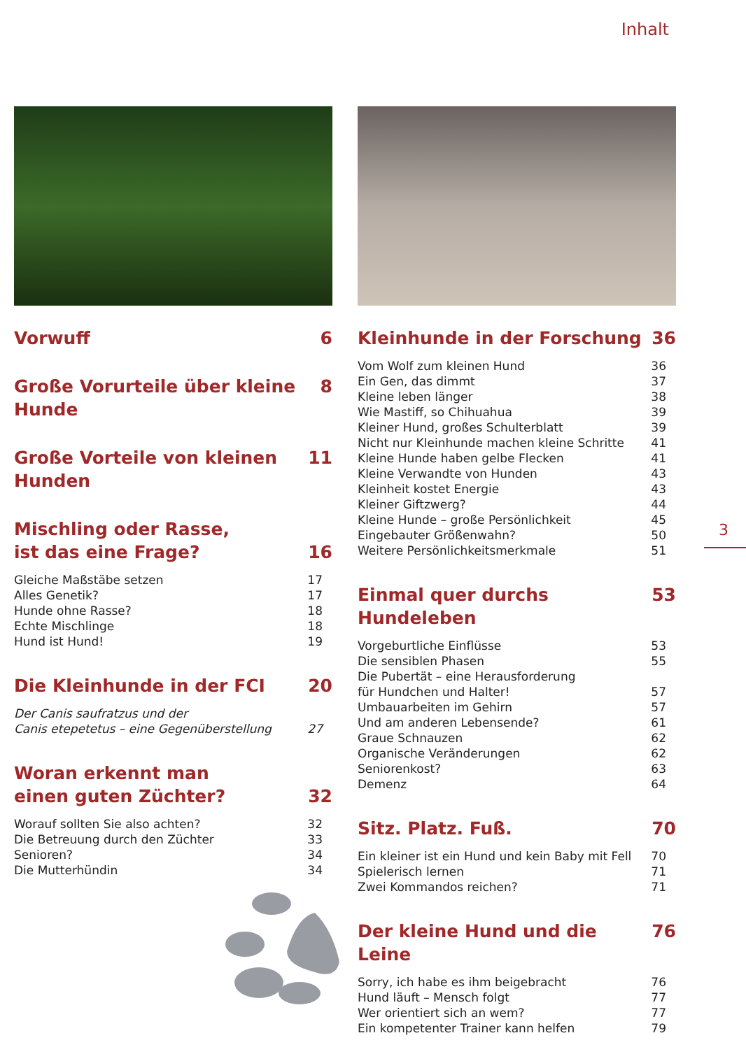Inhalt
3
Vorwuff 6
Große Vorurteile über kleine Hunde 8
Große Vorteile von kleinen Hunden 11
Mischling oder Rasse,
ist das eine Frage? 16
Gleiche Maßstäbe setzen 17
Alles Genetik? 17
Hunde ohne Rasse? 18
Echte Mischlinge 18
Hund ist Hund! 19
Die Kleinhunde in der FCI 20
Der Canis saufratzus und der
Canis etepetetus – eine Gegenüberstellung 27
Woran erkennt man
einen guten Züchter? 32
Worauf sollten Sie also achten? 32
Die Betreuung durch den Züchter 33
Senioren? 34
Die Mutterhündin 34
Kleinhunde in der Forschung 36
Vom Wolf zum kleinen Hund 36
Ein Gen, das dimmt 37
Kleine leben länger 38
Wie Mastiff, so Chihuahua 39
Kleiner Hund, großes Schulterblatt 39
Nicht nur Kleinhunde machen kleine Schritte 41
Kleine Hunde haben gelbe Flecken 41
Kleine Verwandte von Hunden 43
Kleinheit kostet Energie 43
Kleiner Giftzwerg? 44
Kleine Hunde – große Persönlichkeit 45
Eingebauter Größenwahn? 50
Weitere Persönlichkeitsmerkmale 51
Einmal quer durchs Hundeleben 53
Vorgeburtliche Einflüsse 53
Die sensiblen Phasen 55
Die Pubertät – eine Herausforderung
für Hundchen und Halter! 57
Umbauarbeiten im Gehirn 57
Und am anderen Lebensende? 61
Graue Schnauzen 62
Organische Veränderungen 62
Seniorenkost? 63
Demenz 64
Sitz. Platz. Fuß. 70
Ein kleiner ist ein Hund und kein Baby mit Fell 70
Spielerisch lernen 71
Zwei Kommandos reichen? 71
Der kleine Hund und die Leine 76
Sorry, ich habe es ihm beigebracht 76
Hund läuft – Mensch folgt 77
Wer orientiert sich an wem? 77
Ein kompetenter Trainer kann helfen 79